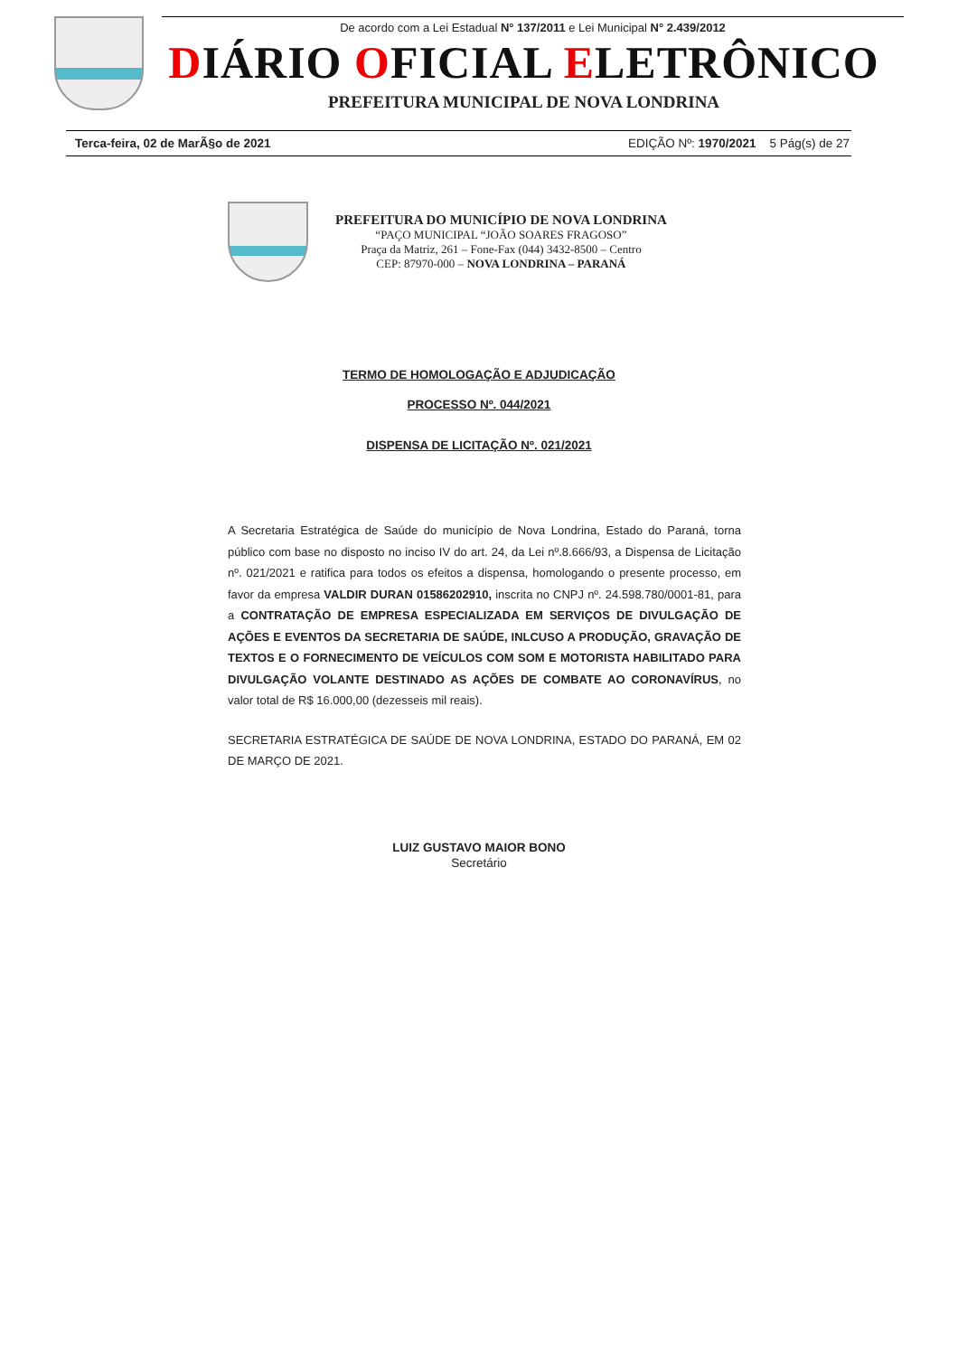De acordo com a Lei Estadual N° 137/2011 e Lei Municipal N° 2.439/2012
DIÁRIO OFICIAL ELETRÔNICO
PREFEITURA MUNICIPAL DE NOVA LONDRINA
Terca-feira, 02 de MarÃ§o de 2021 EDIÇÃO Nº: 1970/2021 5 Pág(s) de 27
PREFEITURA DO MUNICÍPIO DE NOVA LONDRINA
“PAÇO MUNICIPAL “JOÃO SOARES FRAGOSO”
Praça da Matriz, 261 – Fone-Fax (044) 3432-8500 – Centro
CEP: 87970-000 – NOVA LONDRINA – PARANÁ
TERMO DE HOMOLOGAÇÃO E ADJUDICAÇÃO
PROCESSO Nº. 044/2021
DISPENSA DE LICITAÇÃO Nº. 021/2021
A Secretaria Estratégica de Saúde do município de Nova Londrina, Estado do Paraná, torna público com base no disposto no inciso IV do art. 24, da Lei nº.8.666/93, a Dispensa de Licitação nº. 021/2021 e ratifica para todos os efeitos a dispensa, homologando o presente processo, em favor da empresa VALDIR DURAN 01586202910, inscrita no CNPJ nº. 24.598.780/0001-81, para a CONTRATAÇÃO DE EMPRESA ESPECIALIZADA EM SERVIÇOS DE DIVULGAÇÃO DE AÇÕES E EVENTOS DA SECRETARIA DE SAÚDE, INLCUSO A PRODUÇÃO, GRAVAÇÃO DE TEXTOS E O FORNECIMENTO DE VEÍCULOS COM SOM E MOTORISTA HABILITADO PARA DIVULGAÇÃO VOLANTE DESTINADO AS AÇÕES DE COMBATE AO CORONAVÍRUS, no valor total de R$ 16.000,00 (dezesseis mil reais).
SECRETARIA ESTRATÉGICA DE SAÚDE DE NOVA LONDRINA, ESTADO DO PARANÁ, EM 02 DE MARÇO DE 2021.
LUIZ GUSTAVO MAIOR BONO
Secretário